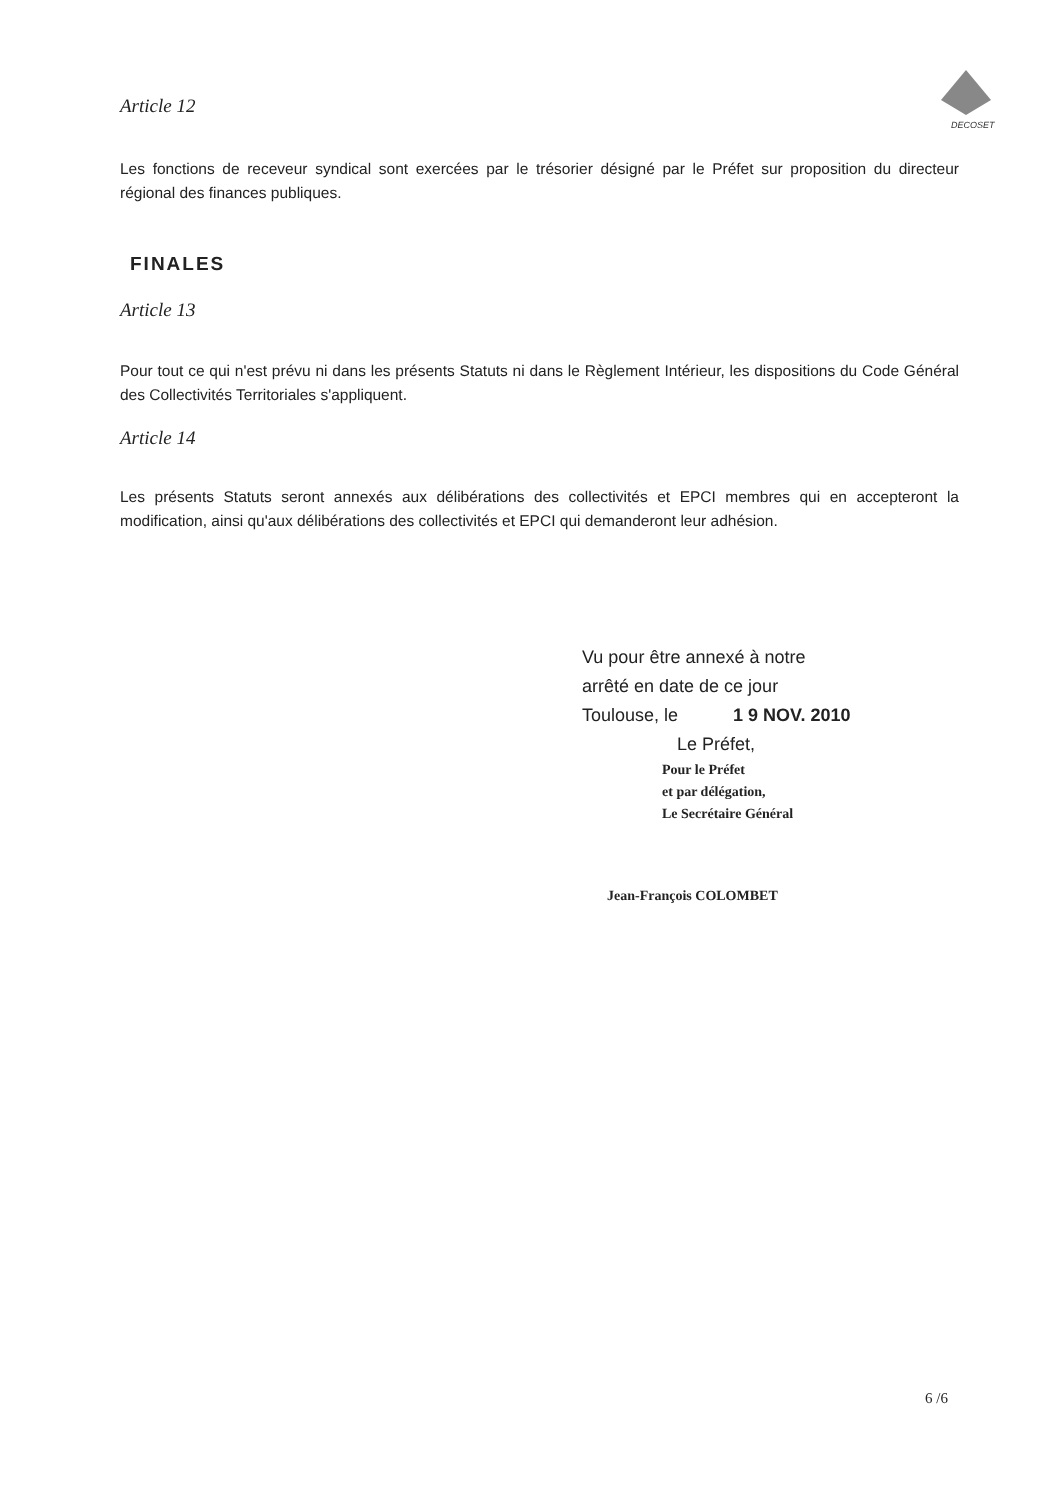DECOSET
Article 12
Les fonctions de receveur syndical sont exercées par le trésorier désigné par le Préfet sur proposition du directeur régional des finances publiques.
FINALES
Article 13
Pour tout ce qui n'est prévu ni dans les présents Statuts ni dans le Règlement Intérieur, les dispositions du Code Général des Collectivités Territoriales s'appliquent.
Article 14
Les présents Statuts seront annexés aux délibérations des collectivités et EPCI membres qui en accepteront la modification, ainsi qu'aux délibérations des collectivités et EPCI qui demanderont leur adhésion.
Vu pour être annexé à notre
arrêté en date de ce jour
Toulouse, le 1 9 NOV. 2010
Le Préfet,
Pour le Préfet
et par délégation,
Le Secrétaire Général
Jean-François COLOMBET
6 /6